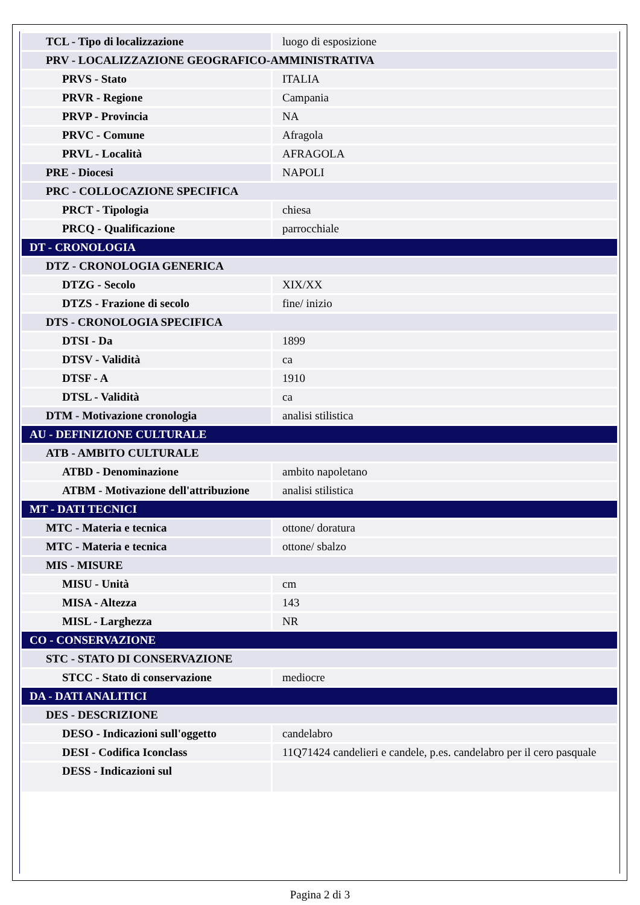| TCL - Tipo di localizzazione | luogo di esposizione |
| PRV - LOCALIZZAZIONE GEOGRAFICO-AMMINISTRATIVA | |
| PRVS - Stato | ITALIA |
| PRVR - Regione | Campania |
| PRVP - Provincia | NA |
| PRVC - Comune | Afragola |
| PRVL - Località | AFRAGOLA |
| PRE - Diocesi | NAPOLI |
| PRC - COLLOCAZIONE SPECIFICA | |
| PRCT - Tipologia | chiesa |
| PRCQ - Qualificazione | parrocchiale |
| DT - CRONOLOGIA | |
| DTZ - CRONOLOGIA GENERICA | |
| DTZG - Secolo | XIX/XX |
| DTZS - Frazione di secolo | fine/ inizio |
| DTS - CRONOLOGIA SPECIFICA | |
| DTSI - Da | 1899 |
| DTSV - Validità | ca |
| DTSF - A | 1910 |
| DTSL - Validità | ca |
| DTM - Motivazione cronologia | analisi stilistica |
| AU - DEFINIZIONE CULTURALE | |
| ATB - AMBITO CULTURALE | |
| ATBD - Denominazione | ambito napoletano |
| ATBM - Motivazione dell'attribuzione | analisi stilistica |
| MT - DATI TECNICI | |
| MTC - Materia e tecnica | ottone/ doratura |
| MTC - Materia e tecnica | ottone/ sbalzo |
| MIS - MISURE | |
| MISU - Unità | cm |
| MISA - Altezza | 143 |
| MISL - Larghezza | NR |
| CO - CONSERVAZIONE | |
| STC - STATO DI CONSERVAZIONE | |
| STCC - Stato di conservazione | mediocre |
| DA - DATI ANALITICI | |
| DES - DESCRIZIONE | |
| DESO - Indicazioni sull'oggetto | candelabro |
| DESI - Codifica Iconclass | 11Q71424 candelieri e candele, p.es. candelabro per il cero pasquale |
| DESS - Indicazioni sul | |
Pagina 2 di 3